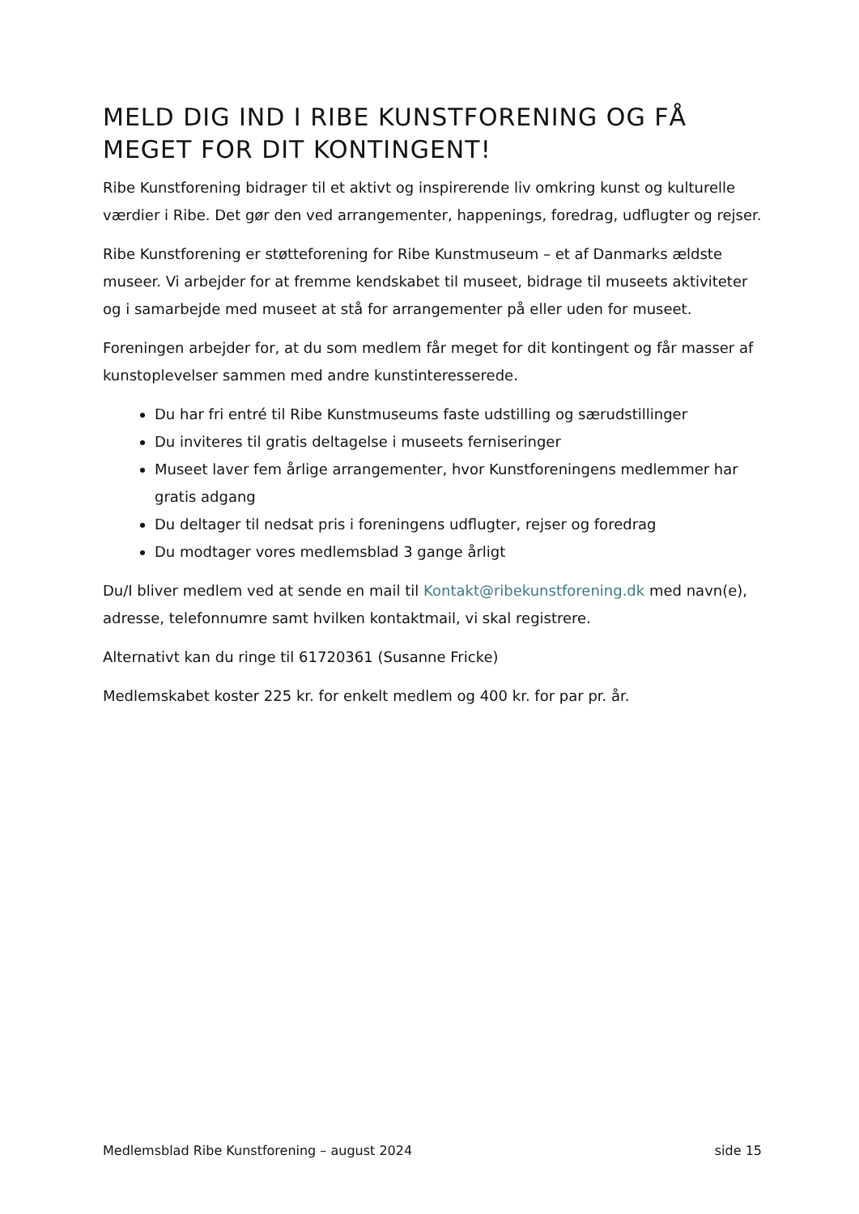MELD DIG IND I RIBE KUNSTFORENING OG FÅ MEGET FOR DIT KONTINGENT!
Ribe Kunstforening bidrager til et aktivt og inspirerende liv omkring kunst og kulturelle værdier i Ribe. Det gør den ved arrangementer, happenings, foredrag, udflugter og rejser.
Ribe Kunstforening er støtteforening for Ribe Kunstmuseum – et af Danmarks ældste museer. Vi arbejder for at fremme kendskabet til museet, bidrage til museets aktiviteter og i samarbejde med museet at stå for arrangementer på eller uden for museet.
Foreningen arbejder for, at du som medlem får meget for dit kontingent og får masser af kunstoplevelser sammen med andre kunstinteresserede.
Du har fri entré til Ribe Kunstmuseums faste udstilling og særudstillinger
Du inviteres til gratis deltagelse i museets ferniseringer
Museet laver fem årlige arrangementer, hvor Kunstforeningens medlemmer har gratis adgang
Du deltager til nedsat pris i foreningens udflugter, rejser og foredrag
Du modtager vores medlemsblad 3 gange årligt
Du/I bliver medlem ved at sende en mail til Kontakt@ribekunstforening.dk med navn(e), adresse, telefonnumre samt hvilken kontaktmail, vi skal registrere.
Alternativt kan du ringe til 61720361 (Susanne Fricke)
Medlemskabet koster 225 kr. for enkelt medlem og 400 kr. for par pr. år.
Medlemsblad Ribe Kunstforening – august 2024 side 15